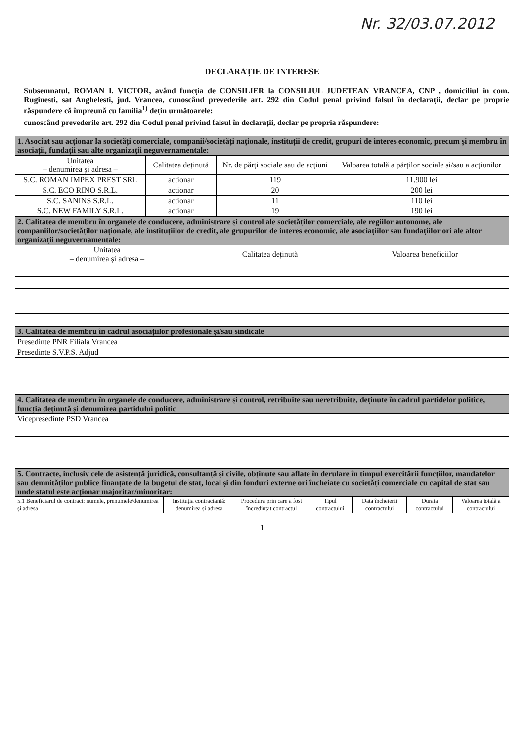Nr. 32/03.07.2012
DECLARAȚIE DE INTERESE
Subsemnatul, ROMAN I. VICTOR, având funcția de CONSILIER la CONSILIUL JUDETEAN VRANCEA, CNP , domiciliul in com. Ruginesti, sat Anghelesti, jud. Vrancea, cunoscând prevederile art. 292 din Codul penal privind falsul în declarații, declar pe proprie răspundere că împreună cu familia<sup>1)</sup> dețin următoarele:
cunoscând prevederile art. 292 din Codul penal privind falsul în declarații, declar pe propria răspundere:
| 1. Asociat sau acționar la societăți comerciale, companii/societăți naționale, instituții de credit, grupuri de interes economic, precum și membru în asociații, fundații sau alte organizații neguvernamentale: | | | |
| Unitatea – denumirea și adresa – | Calitatea deținută | Nr. de părți sociale sau de acțiuni | Valoarea totală a părților sociale și/sau a acțiunilor |
| S.C. ROMAN IMPEX PREST SRL | actionar | 119 | 11.900 lei |
| S.C. ECO RINO S.R.L. | actionar | 20 | 200 lei |
| S.C. SANINS S.R.L. | actionar | 11 | 110 lei |
| S.C. NEW FAMILY S.R.L. | actionar | 19 | 190 lei |
| 2. Calitatea de membru în organele de conducere, administrare și control ale societăților comerciale, ale regiilor autonome, ale companiilor/societăților naționale, ale instituțiilor de credit, ale grupurilor de interes economic, ale asociațiilor sau fundațiilor ori ale altor organizații neguvernamentale: | | |
| Unitatea – denumirea și adresa – | Calitatea deținută | Valoarea beneficiilor |
| 3. Calitatea de membru în cadrul asociațiilor profesionale și/sau sindicale |
| Presedinte PNR Filiala Vrancea |
| Presedinte S.V.P.S. Adjud |
| 4. Calitatea de membru în organele de conducere, administrare și control, retribuite sau neretribuite, deținute în cadrul partidelor politice, funcția deținută și denumirea partidului politic |
| Vicepresedinte PSD Vrancea |
| 5. Contracte, inclusiv cele de asistență juridică, consultanță și civile, obținute sau aflate în derulare în timpul exercitării funcțiilor, mandatelor sau demnităților publice finanțate de la bugetul de stat, local și din fonduri externe ori încheiate cu societăți comerciale cu capital de stat sau unde statul este acționar majoritar/minoritar: | | | | | | |
| 5.1 Beneficiarul de contract: numele, prenumele/denumirea și adresa | Instituția contractantă: denumirea și adresa | Procedura prin care a fost încredințat contractul | Tipul contractului | Data încheierii contractului | Durata contractului | Valoarea totală a contractului |
1